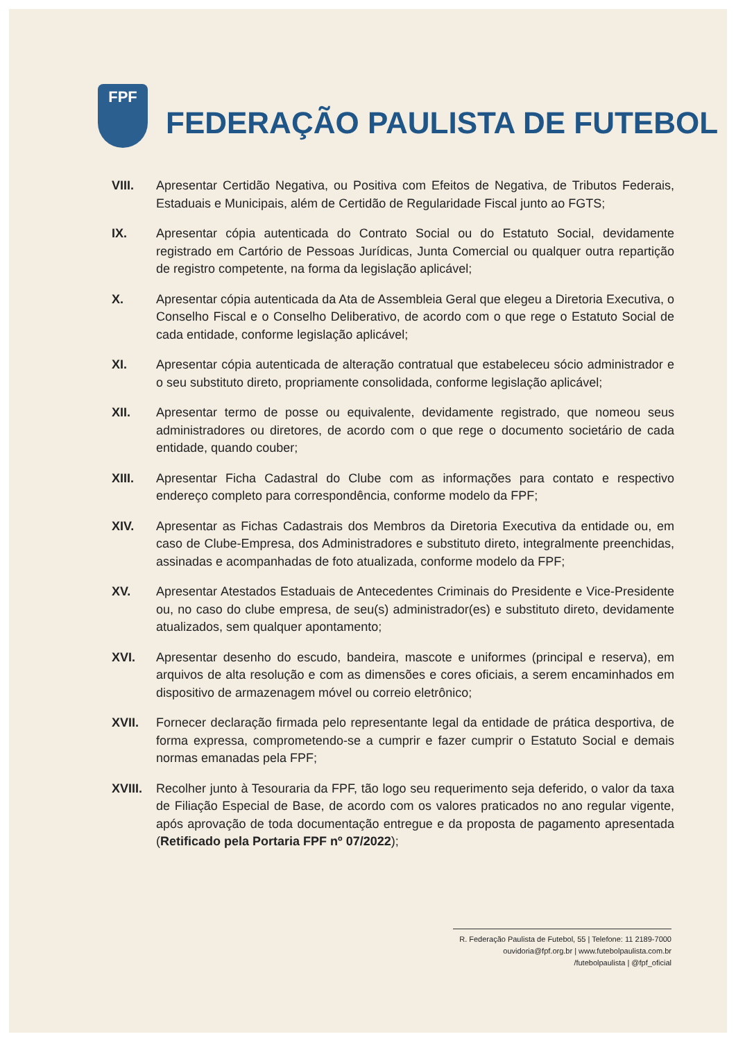FPF
FEDERAÇÃO PAULISTA DE FUTEBOL
VIII. Apresentar Certidão Negativa, ou Positiva com Efeitos de Negativa, de Tributos Federais, Estaduais e Municipais, além de Certidão de Regularidade Fiscal junto ao FGTS;
IX. Apresentar cópia autenticada do Contrato Social ou do Estatuto Social, devidamente registrado em Cartório de Pessoas Jurídicas, Junta Comercial ou qualquer outra repartição de registro competente, na forma da legislação aplicável;
X. Apresentar cópia autenticada da Ata de Assembleia Geral que elegeu a Diretoria Executiva, o Conselho Fiscal e o Conselho Deliberativo, de acordo com o que rege o Estatuto Social de cada entidade, conforme legislação aplicável;
XI. Apresentar cópia autenticada de alteração contratual que estabeleceu sócio administrador e o seu substituto direto, propriamente consolidada, conforme legislação aplicável;
XII. Apresentar termo de posse ou equivalente, devidamente registrado, que nomeou seus administradores ou diretores, de acordo com o que rege o documento societário de cada entidade, quando couber;
XIII. Apresentar Ficha Cadastral do Clube com as informações para contato e respectivo endereço completo para correspondência, conforme modelo da FPF;
XIV. Apresentar as Fichas Cadastrais dos Membros da Diretoria Executiva da entidade ou, em caso de Clube-Empresa, dos Administradores e substituto direto, integralmente preenchidas, assinadas e acompanhadas de foto atualizada, conforme modelo da FPF;
XV. Apresentar Atestados Estaduais de Antecedentes Criminais do Presidente e Vice-Presidente ou, no caso do clube empresa, de seu(s) administrador(es) e substituto direto, devidamente atualizados, sem qualquer apontamento;
XVI. Apresentar desenho do escudo, bandeira, mascote e uniformes (principal e reserva), em arquivos de alta resolução e com as dimensões e cores oficiais, a serem encaminhados em dispositivo de armazenagem móvel ou correio eletrônico;
XVII. Fornecer declaração firmada pelo representante legal da entidade de prática desportiva, de forma expressa, comprometendo-se a cumprir e fazer cumprir o Estatuto Social e demais normas emanadas pela FPF;
XVIII.
Recolher junto à Tesouraria da FPF, tão logo seu requerimento seja deferido, o valor da taxa de Filiação Especial de Base, de acordo com os valores praticados no ano regular vigente, após aprovação de toda documentação entregue e da proposta de pagamento apresentada (Retificado pela Portaria FPF nº 07/2022);
R. Federação Paulista de Futebol, 55 | Telefone: 11 2189-7000
ouvidoria@fpf.org.br | www.futebolpaulista.com.br
/futebolpaulista | @fpf_oficial